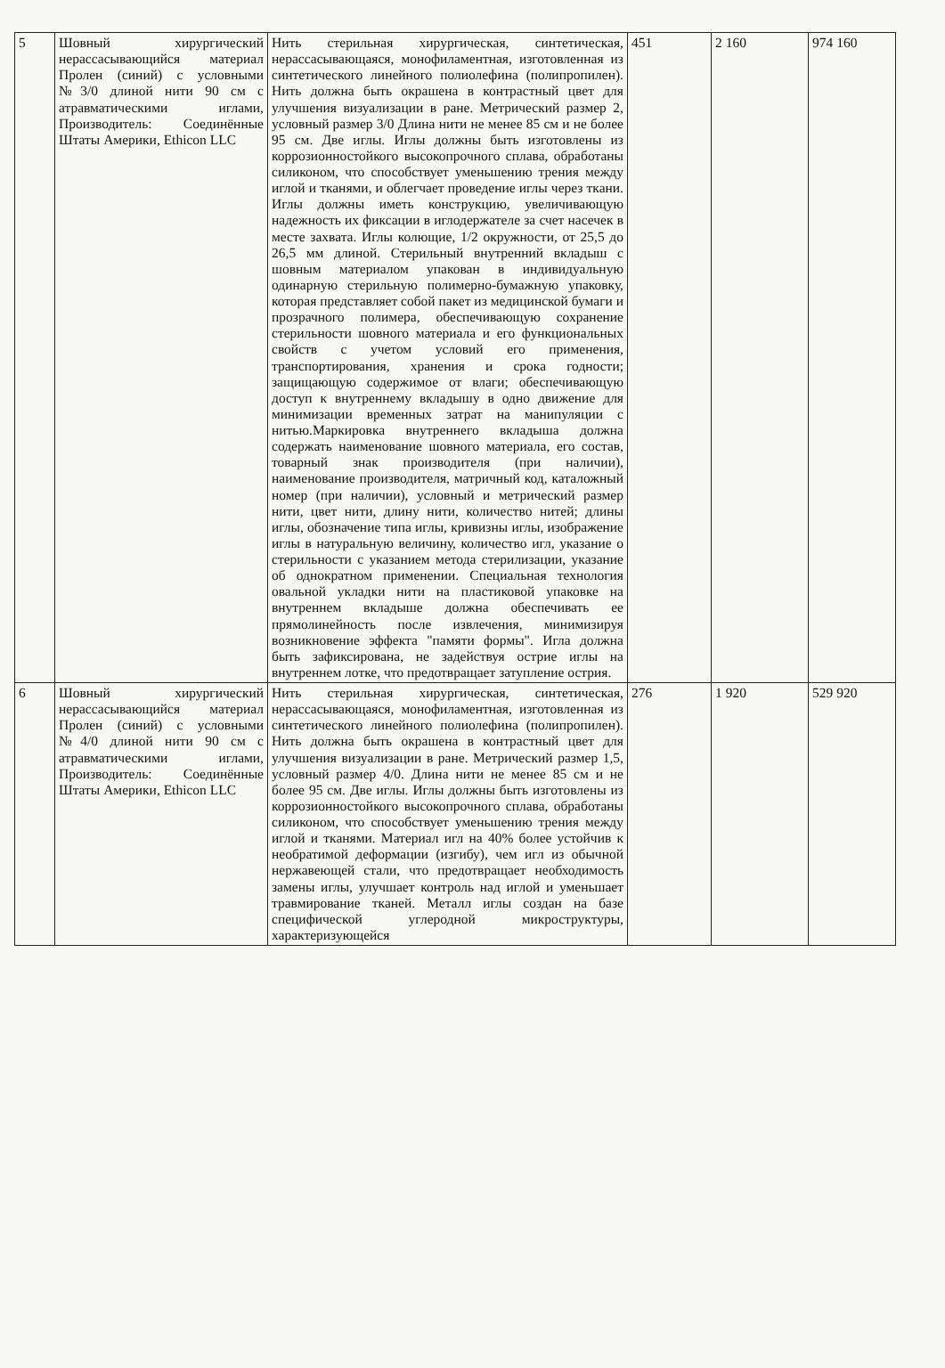| 5 | Шовный хирургический нерассасывающийся материал Пролен (синий) с условными №3/0 длиной нити 90 см с атравматическими иглами, Производитель: Соединённые Штаты Америки, Ethicon LLC | Нить стерильная хирургическая, синтетическая, нерассасывающаяся, монофиламентная, изготовленная из синтетического линейного полиолефина (полипропилен). Нить должна быть окрашена в контрастный цвет для улучшения визуализации в ране. Метрический размер 2, условный размер 3/0 Длина нити не менее 85 см и не более 95 см. Две иглы. Иглы должны быть изготовлены из коррозионностойкого высокопрочного сплава, обработаны силиконом, что способствует уменьшению трения между иглой и тканями, и облегчает проведение иглы через ткани. Иглы должны иметь конструкцию, увеличивающую надежность их фиксации в иглодержателе за счет насечек в месте захвата. Иглы колющие, 1/2 окружности, от 25,5 до 26,5 мм длиной. Стерильный внутренний вкладыш с шовным материалом упакован в индивидуальную одинарную стерильную полимерно-бумажную упаковку, которая представляет собой пакет из медицинской бумаги и прозрачного полимера, обеспечивающую сохранение стерильности шовного материала и его функциональных свойств с учетом условий его применения, транспортирования, хранения и срока годности; защищающую содержимое от влаги; обеспечивающую доступ к внутреннему вкладышу в одно движение для минимизации временных затрат на манипуляции с нитью.Маркировка внутреннего вкладыша должна содержать наименование шовного материала, его состав, товарный знак производителя (при наличии), наименование производителя, матричный код, каталожный номер (при наличии), условный и метрический размер нити, цвет нити, длину нити, количество нитей; длины иглы, обозначение типа иглы, кривизны иглы, изображение иглы в натуральную величину, количество игл, указание о стерильности с указанием метода стерилизации, указание об однократном применении. Специальная технология овальной укладки нити на пластиковой упаковке на внутреннем вкладыше должна обеспечивать ее прямолинейность после извлечения, минимизируя возникновение эффекта "памяти формы". Игла должна быть зафиксирована, не задействуя острие иглы на внутреннем лотке, что предотвращает затупление острия. | 451 | 2 160 | 974 160 |
| 6 | Шовный хирургический нерассасывающийся материал Пролен (синий) с условными №4/0 длиной нити 90 см с атравматическими иглами, Производитель: Соединённые Штаты Америки, Ethicon LLC | Нить стерильная хирургическая, синтетическая, нерассасывающаяся, монофиламентная, изготовленная из синтетического линейного полиолефина (полипропилен). Нить должна быть окрашена в контрастный цвет для улучшения визуализации в ране. Метрический размер 1,5, условный размер 4/0. Длина нити не менее 85 см и не более 95 см. Две иглы. Иглы должны быть изготовлены из коррозионностойкого высокопрочного сплава, обработаны силиконом, что способствует уменьшению трения между иглой и тканями. Материал игл на 40% более устойчив к необратимой деформации (изгибу), чем игл из обычной нержавеющей стали, что предотвращает необходимость замены иглы, улучшает контроль над иглой и уменьшает травмирование тканей. Металл иглы создан на базе специфической углеродной микроструктуры, характеризующейся | 276 | 1 920 | 529 920 |